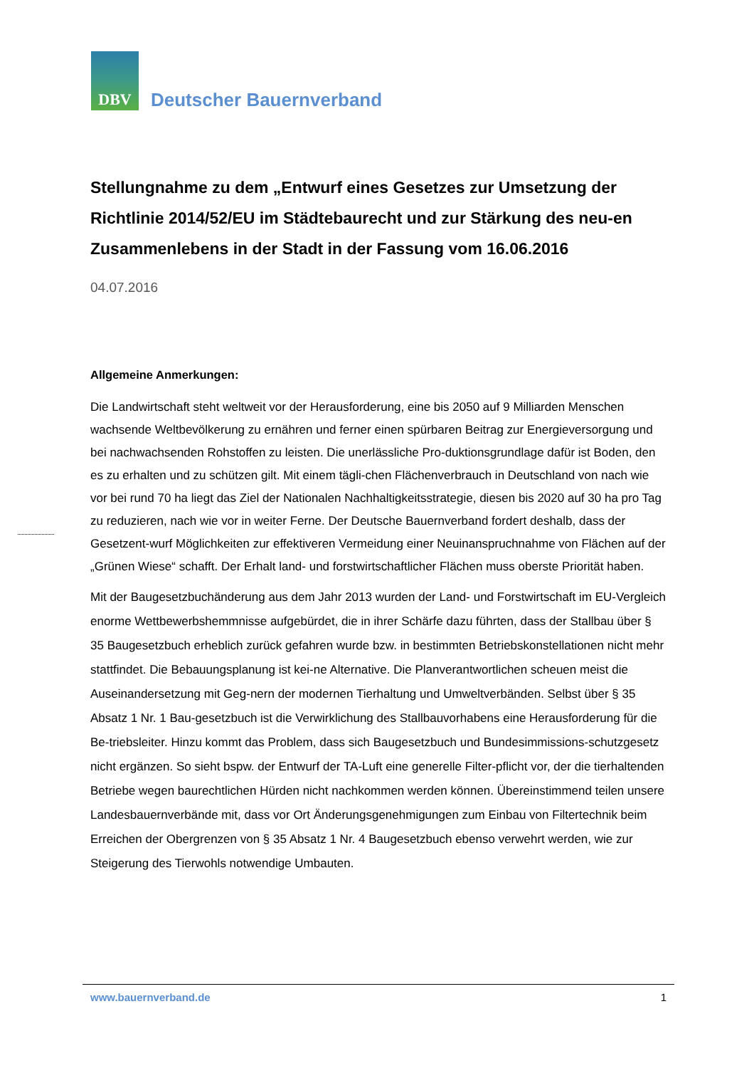DBV
Deutscher Bauernverband
Stellungnahme zu dem „Entwurf eines Gesetzes zur Umsetzung der Richtlinie 2014/52/EU im Städtebaurecht und zur Stärkung des neu-en Zusammenlebens in der Stadt in der Fassung vom 16.06.2016
04.07.2016
Allgemeine Anmerkungen:
Die Landwirtschaft steht weltweit vor der Herausforderung, eine bis 2050 auf 9 Milliarden Menschen wachsende Weltbevölkerung zu ernähren und ferner einen spürbaren Beitrag zur Energieversorgung und bei nachwachsenden Rohstoffen zu leisten. Die unerlässliche Pro-duktionsgrundlage dafür ist Boden, den es zu erhalten und zu schützen gilt. Mit einem tägli-chen Flächenverbrauch in Deutschland von nach wie vor bei rund 70 ha liegt das Ziel der Nationalen Nachhaltigkeitsstrategie, diesen bis 2020 auf 30 ha pro Tag zu reduzieren, nach wie vor in weiter Ferne. Der Deutsche Bauernverband fordert deshalb, dass der Gesetzent-wurf Möglichkeiten zur effektiveren Vermeidung einer Neuinanspruchnahme von Flächen auf der „Grünen Wiese“ schafft. Der Erhalt land- und forstwirtschaftlicher Flächen muss oberste Priorität haben.
Mit der Baugesetzbuchänderung aus dem Jahr 2013 wurden der Land- und Forstwirtschaft im EU-Vergleich enorme Wettbewerbshemmnisse aufgebürdet, die in ihrer Schärfe dazu führten, dass der Stallbau über § 35 Baugesetzbuch erheblich zurück gefahren wurde bzw. in bestimmten Betriebskonstellationen nicht mehr stattfindet. Die Bebauungsplanung ist kei-ne Alternative. Die Planverantwortlichen scheuen meist die Auseinandersetzung mit Geg-nern der modernen Tierhaltung und Umweltverbänden. Selbst über § 35 Absatz 1 Nr. 1 Bau-gesetzbuch ist die Verwirklichung des Stallbauvorhabens eine Herausforderung für die Be-triebsleiter. Hinzu kommt das Problem, dass sich Baugesetzbuch und Bundesimmissions-schutzgesetz nicht ergänzen. So sieht bspw. der Entwurf der TA-Luft eine generelle Filter-pflicht vor, der die tierhaltenden Betriebe wegen baurechtlichen Hürden nicht nachkommen werden können. Übereinstimmend teilen unsere Landesbauernverbände mit, dass vor Ort Änderungsgenehmigungen zum Einbau von Filtertechnik beim Erreichen der Obergrenzen von § 35 Absatz 1 Nr. 4 Baugesetzbuch ebenso verwehrt werden, wie zur Steigerung des Tierwohls notwendige Umbauten.
www.bauernverband.de 1